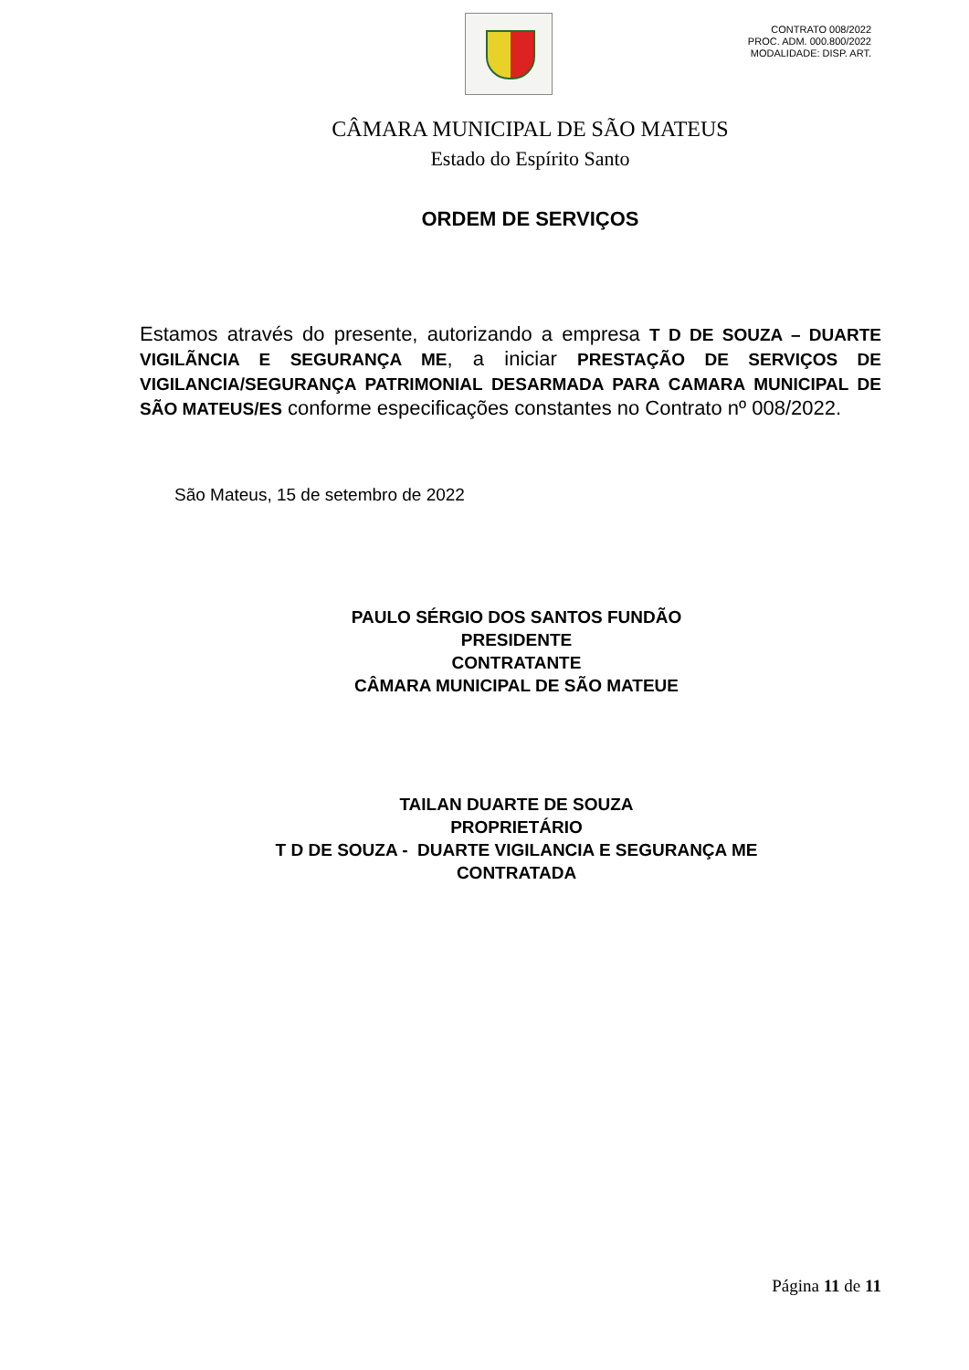CONTRATO 008/2022
PROC. ADM. 000.800/2022
MODALIDADE: DISP. ART.
CÂMARA MUNICIPAL DE SÃO MATEUS
Estado do Espírito Santo
ORDEM DE SERVIÇOS
Estamos através do presente, autorizando a empresa T D DE SOUZA – DUARTE VIGILÃNCIA E SEGURANÇA ME, a iniciar PRESTAÇÃO DE SERVIÇOS DE VIGILANCIA/SEGURANÇA PATRIMONIAL DESARMADA PARA CAMARA MUNICIPAL DE SÃO MATEUS/ES conforme especificações constantes no Contrato nº 008/2022.
São Mateus, 15 de setembro de 2022
PAULO SÉRGIO DOS SANTOS FUNDÃO
PRESIDENTE
CONTRATANTE
CÂMARA MUNICIPAL DE SÃO MATEUE
TAILAN DUARTE DE SOUZA
PROPRIETÁRIO
T D DE SOUZA - DUARTE VIGILANCIA E SEGURANÇA ME
CONTRATADA
Página 11 de 11